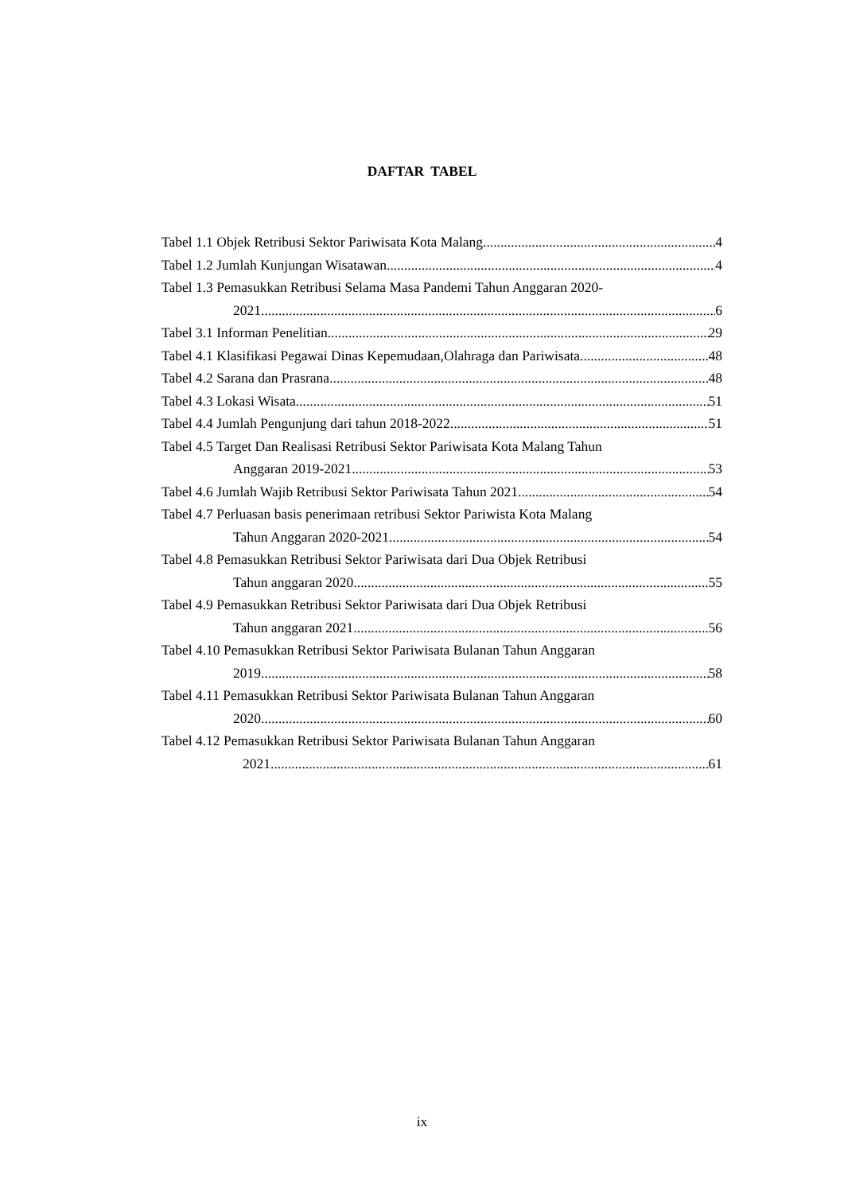DAFTAR TABEL
Tabel 1.1 Objek Retribusi Sektor Pariwisata Kota Malang 4
Tabel 1.2 Jumlah Kunjungan Wisatawan 4
Tabel 1.3 Pemasukkan Retribusi Selama Masa Pandemi Tahun Anggaran 2020-
2021 6
Tabel 3.1 Informan Penelitian 29
Tabel 4.1 Klasifikasi Pegawai Dinas Kepemudaan,Olahraga dan Pariwisata 48
Tabel 4.2 Sarana dan Prasrana 48
Tabel 4.3 Lokasi Wisata 51
Tabel 4.4 Jumlah Pengunjung dari tahun 2018-2022 51
Tabel 4.5 Target Dan Realisasi Retribusi Sektor Pariwisata Kota Malang Tahun
Anggaran 2019-2021 53
Tabel 4.6 Jumlah Wajib Retribusi Sektor Pariwisata Tahun 2021 54
Tabel 4.7 Perluasan basis penerimaan retribusi Sektor Pariwista Kota Malang
Tahun Anggaran 2020-2021 54
Tabel 4.8 Pemasukkan Retribusi Sektor Pariwisata dari Dua Objek Retribusi
Tahun anggaran 2020 55
Tabel 4.9 Pemasukkan Retribusi Sektor Pariwisata dari Dua Objek Retribusi
Tahun anggaran 2021 56
Tabel 4.10 Pemasukkan Retribusi Sektor Pariwisata Bulanan Tahun Anggaran
2019 58
Tabel 4.11 Pemasukkan Retribusi Sektor Pariwisata Bulanan Tahun Anggaran
2020 60
Tabel 4.12 Pemasukkan Retribusi Sektor Pariwisata Bulanan Tahun Anggaran
2021 61
ix